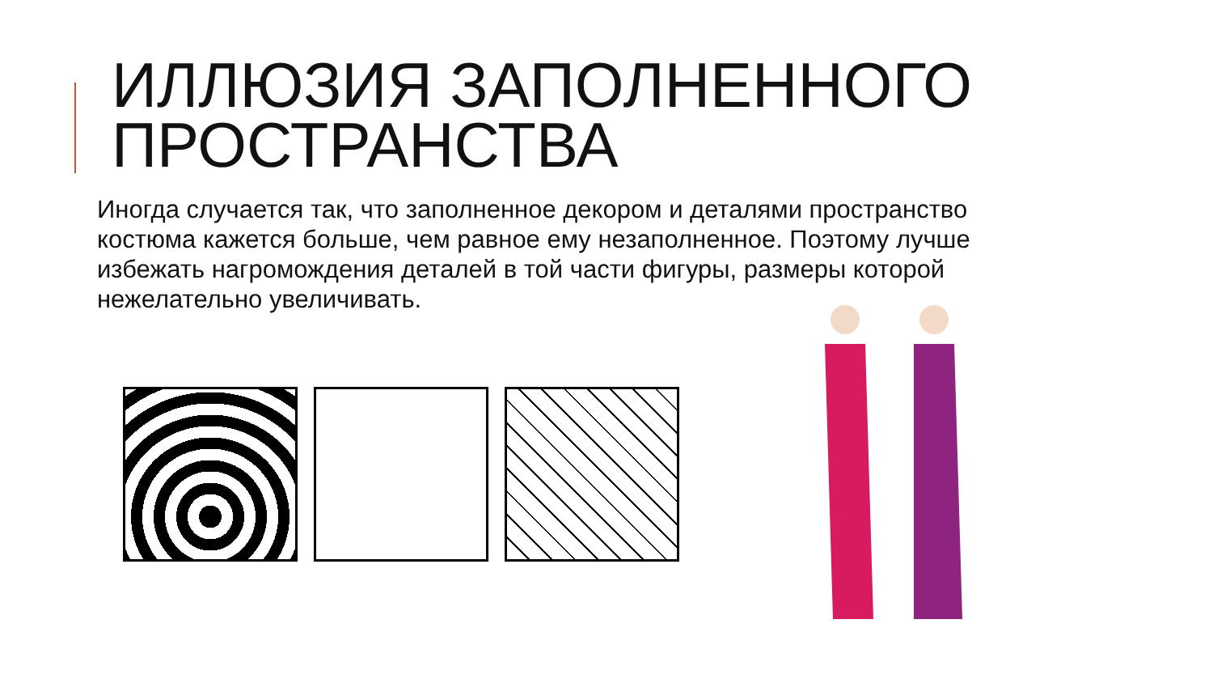ИЛЛЮЗИЯ ЗАПОЛНЕННОГО
ПРОСТРАНСТВА
Иногда случается так, что заполненное декором и деталями пространство костюма кажется больше, чем равное ему незаполненное. Поэтому лучше избежать нагромождения деталей в той части фигуры, размеры которой нежелательно увеличивать.